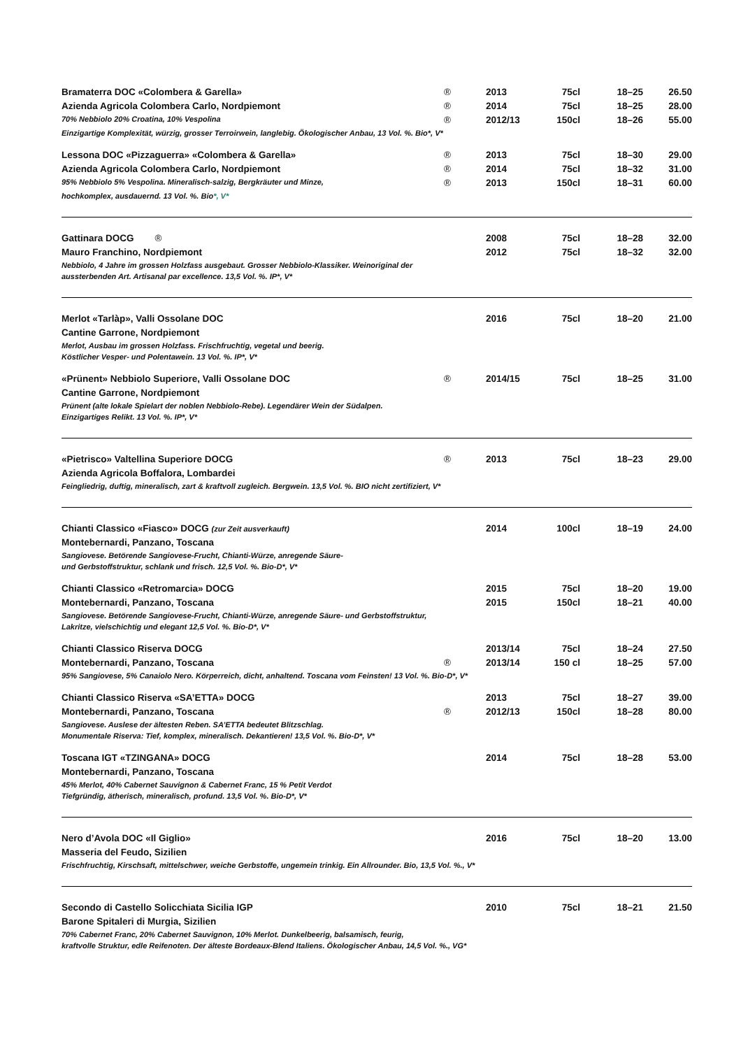| Bramaterra DOC «Colombera & Garella» | ® | 2013 | 75cl | 18–25 | 26.50 |
| Azienda Agricola Colombera Carlo, Nordpiemont | ® | 2014 | 75cl | 18–25 | 28.00 |
| 70% Nebbiolo 20% Croatina, 10% Vespolina | ® | 2012/13 | 150cl | 18–26 | 55.00 |
| Einzigartige Komplexität, würzig, grosser Terroirwein, langlebig. Ökologischer Anbau, 13 Vol. %. Bio*, V* | | | | | |
| Lessona DOC «Pizzaguerra» «Colombera & Garella» | ® | 2013 | 75cl | 18–30 | 29.00 |
| Azienda Agricola Colombera Carlo, Nordpiemont | ® | 2014 | 75cl | 18–32 | 31.00 |
| 95% Nebbiolo 5% Vespolina. Mineralisch-salzig, Bergkräuter und Minze, | ® | 2013 | 150cl | 18–31 | 60.00 |
| hochkomplex, ausdauernd. 13 Vol. %. Bio *, V* | | | | | |
| Gattinara DOCG ® | | 2008 | 75cl | 18–28 | 32.00 |
| Mauro Franchino, Nordpiemont | | 2012 | 75cl | 18–32 | 32.00 |
| Nebbiolo, 4 Jahre im grossen Holzfass ausgebaut. Grosser Nebbiolo-Klassiker. Weinoriginal der | | | | | |
| aussterbenden Art. Artisanal par excellence. 13,5 Vol. %. IP*, V* | | | | | |
| Merlot «Tarlàp», Valli Ossolane DOC | | 2016 | 75cl | 18–20 | 21.00 |
| Cantine Garrone, Nordpiemont | | | | | |
| Merlot, Ausbau im grossen Holzfass. Frischfruchtig, vegetal und beerig. | | | | | |
| Köstlicher Vesper- und Polentawein. 13 Vol. %. IP*, V* | | | | | |
| «Prünent» Nebbiolo Superiore, Valli Ossolane DOC | ® | 2014/15 | 75cl | 18–25 | 31.00 |
| Cantine Garrone, Nordpiemont | | | | | |
| Prünent (alte lokale Spielart der noblen Nebbiolo-Rebe). Legendärer Wein der Südalpen. | | | | | |
| Einzigartiges Relikt. 13 Vol. %. IP*, V* | | | | | |
| «Pietrisco» Valtellina Superiore DOCG | ® | 2013 | 75cl | 18–23 | 29.00 |
| Azienda Agricola Boffalora, Lombardei | | | | | |
| Feingliedrig, duftig, mineralisch, zart & kraftvoll zugleich. Bergwein. 13,5 Vol. %. BIO nicht zertifiziert, V* | | | | | |
| Chianti Classico «Fiasco» DOCG (zur Zeit ausverkauft) | | 2014 | 100cl | 18–19 | 24.00 |
| Montebernardi, Panzano, Toscana | | | | | |
| Sangiovese. Betörende Sangiovese-Frucht, Chianti-Würze, anregende Säure- | | | | | |
| und Gerbstoffstruktur, schlank und frisch. 12,5 Vol. %. Bio-D*, V* | | | | | |
| Chianti Classico «Retromarcia» DOCG | | 2015 | 75cl | 18–20 | 19.00 |
| Montebernardi, Panzano, Toscana | | 2015 | 150cl | 18–21 | 40.00 |
| Sangiovese. Betörende Sangiovese-Frucht, Chianti-Würze, anregende Säure- und Gerbstoffstruktur, | | | | | |
| Lakritze, vielschichtig und elegant 12,5 Vol. %. Bio-D*, V* | | | | | |
| Chianti Classico Riserva DOCG | | 2013/14 | 75cl | 18–24 | 27.50 |
| Montebernardi, Panzano, Toscana | ® | 2013/14 | 150 cl | 18–25 | 57.00 |
| 95% Sangiovese, 5% Canaiolo Nero. Körperreich, dicht, anhaltend. Toscana vom Feinsten! 13 Vol. %. Bio-D*, V* | | | | | |
| Chianti Classico Riserva «SA’ETTA» DOCG | | 2013 | 75cl | 18–27 | 39.00 |
| Montebernardi, Panzano, Toscana | ® | 2012/13 | 150cl | 18–28 | 80.00 |
| Sangiovese. Auslese der ältesten Reben. SA’ETTA bedeutet Blitzschlag. | | | | | |
| Monumentale Riserva: Tief, komplex, mineralisch. Dekantieren! 13,5 Vol. %. Bio-D*, V* | | | | | |
| Toscana IGT «TZINGANA» DOCG | | 2014 | 75cl | 18–28 | 53.00 |
| Montebernardi, Panzano, Toscana | | | | | |
| 45% Merlot, 40% Cabernet Sauvignon & Cabernet Franc, 15 % Petit Verdot | | | | | |
| Tiefgründig, ätherisch, mineralisch, profund. 13,5 Vol. %. Bio-D*, V* | | | | | |
| Nero d’Avola DOC «Il Giglio» | | 2016 | 75cl | 18–20 | 13.00 |
| Masseria del Feudo, Sizilien | | | | | |
| Frischfruchtig, Kirschsaft, mittelschwer, weiche Gerbstoffe, ungemein trinkig. Ein Allrounder. Bio, 13,5 Vol. %., V* | | | | | |
| Secondo di Castello Solicchiata Sicilia IGP | | 2010 | 75cl | 18–21 | 21.50 |
| Barone Spitaleri di Murgia, Sizilien | | | | | |
| 70% Cabernet Franc, 20% Cabernet Sauvignon, 10% Merlot. Dunkelbeerig, balsamisch, feurig, | | | | | |
| kraftvolle Struktur, edle Reifenoten. Der älteste Bordeaux-Blend Italiens. Ökologischer Anbau, 14,5 Vol. %., VG* | | | | | |